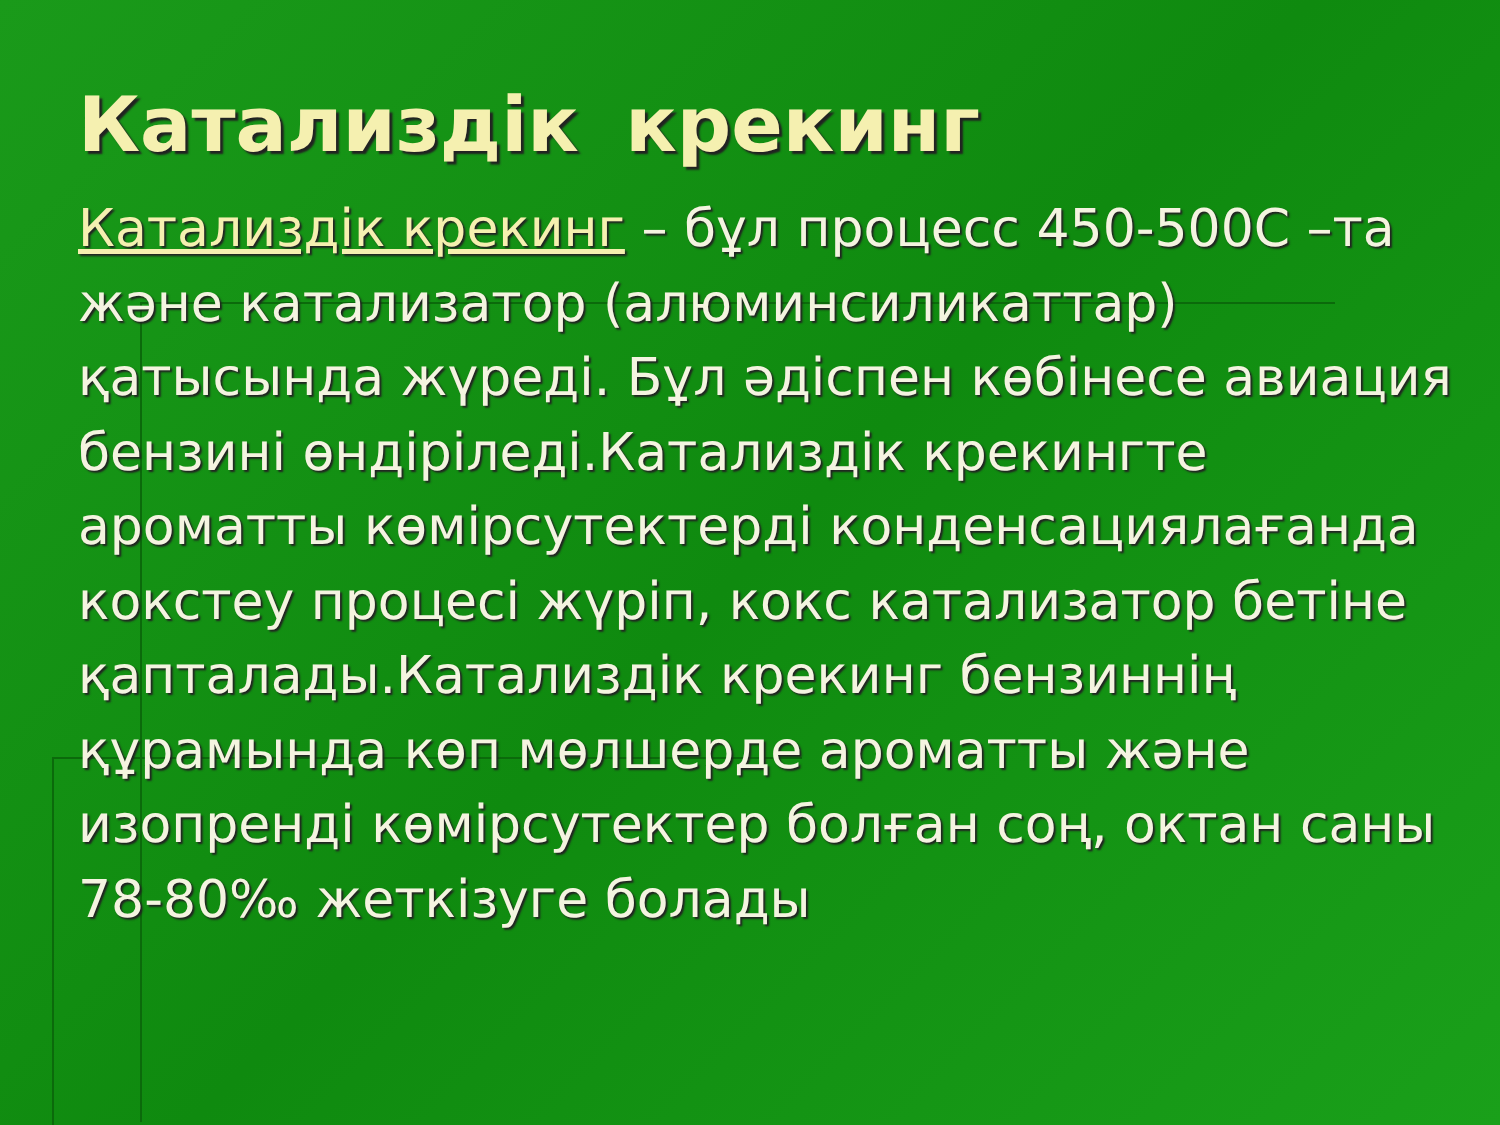Катализдік крекинг
Катализдік крекинг – бұл процесс 450-500С –та және катализатор (алюминсиликаттар) қатысында жүреді. Бұл әдіспен көбінесе авиация бензині өндіріледі.Катализдік крекингте ароматты көмірсутектерді конденсациялағанда кокстеу процесі жүріп, кокс катализатор бетіне қапталады.Катализдік крекинг бензиннің құрамында көп мөлшерде ароматты және изопренді көмірсутектер болған соң, октан саны 78-80‰ жеткізуге болады